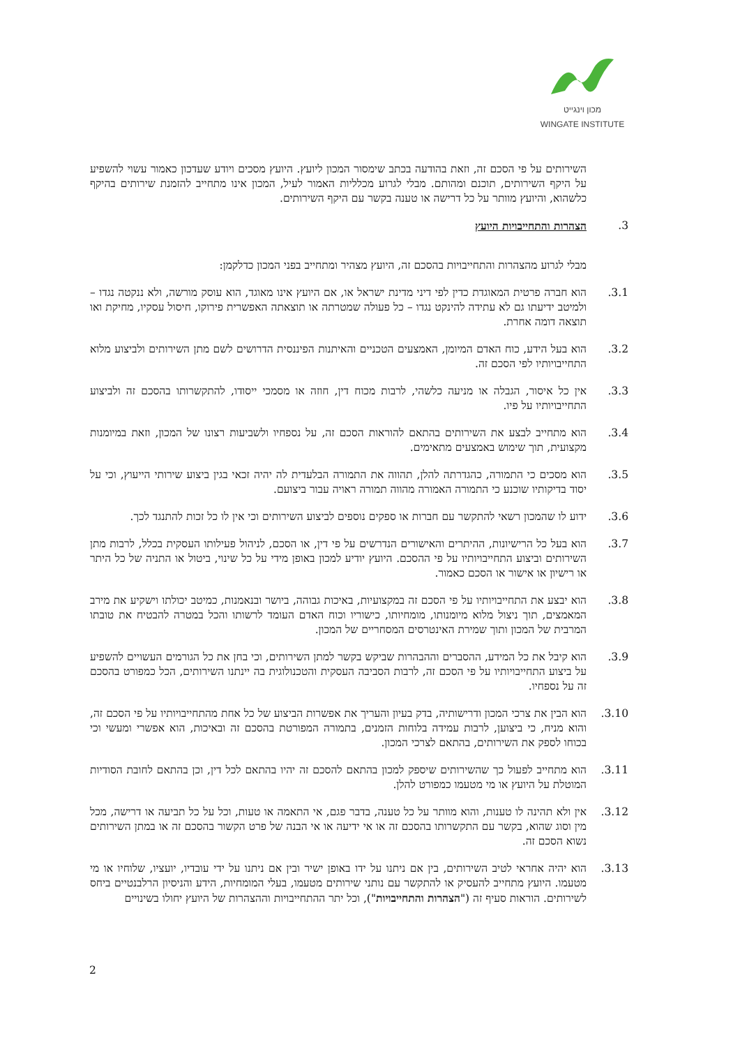מכון וינגייט
WINGATE INSTITUTE
השירותים על פי הסכם זה, וזאת בהודעה בכתב שימסור המכון ליועץ. היועץ מסכים ויודע שעדכון כאמור עשוי להשפיע על היקף השירותים, תוכנם ומהותם. מבלי לגרוע מכלליות האמור לעיל, המכון אינו מתחייב להזמנת שירותים בהיקף כלשהוא, והיועץ מוותר על כל דרישה או טענה בקשר עם היקף השירותים.
3. הצהרות והתחייבויות היועץ
מבלי לגרוע מהצהרות והתחייבויות בהסכם זה, היועץ מצהיר ומתחייב בפני המכון כדלקמן:
3.1. הוא חברה פרטית המאוגדת כדין לפי דיני מדינת ישראל או, אם היועץ אינו מאוגד, הוא עוסק מורשה, ולא ננקטה נגדו – ולמיטב ידיעתו גם לא עתידה להינקט נגדו – כל פעולה שמטרתה או תוצאתה האפשרית פירוקו, חיסול עסקיו, מחיקת ואו תוצאה דומה אחרת.
3.2. הוא בעל הידע, כוח האדם המיומן, האמצעים הטכניים והאיתנות הפיננסית הדרושים לשם מתן השירותים ולביצוע מלוא התחייבויותיו לפי הסכם זה.
3.3. אין כל איסור, הגבלה או מניעה כלשהי, לרבות מכוח דין, חוזה או מסמכי ייסודו, להתקשרותו בהסכם זה ולביצוע התחייבויותיו על פיו.
3.4. הוא מתחייב לבצע את השירותים בהתאם להוראות הסכם זה, על נספחיו ולשביעות רצונו של המכון, וזאת במיומנות מקצועית, תוך שימוש באמצעים מתאימים.
3.5. הוא מסכים כי התמורה, כהגדרתה להלן, תהווה את התמורה הבלעדית לה יהיה זכאי בגין ביצוע שירותי הייעוץ, וכי על יסוד בדיקותיו שוכנע כי התמורה האמורה מהווה תמורה ראויה עבור ביצועם.
3.6. ידוע לו שהמכון רשאי להתקשר עם חברות או ספקים נוספים לביצוע השירותים וכי אין לו כל זכות להתנגד לכך.
3.7. הוא בעל כל הרישיונות, ההיתרים והאישורים הנדרשים על פי דין, או הסכם, לניהול פעילותו העסקית בכלל, לרבות מתן השירותים וביצוע התחייבויותיו על פי ההסכם. היועץ יודיע למכון באופן מידי על כל שינוי, ביטול או התניה של כל היתר או רישיון או אישור או הסכם כאמור.
3.8. הוא יבצע את התחייבויותיו על פי הסכם זה במקצועיות, באיכות גבוהה, ביושר ובנאמנות, כמיטב יכולתו וישקיע את מירב המאמצים, תוך ניצול מלוא מיומנותו, מומחיותו, כישוריו וכוח האדם העומד לרשותו והכל במטרה להבטיח את טובתו המרבית של המכון ותוך שמירת האינטרסים המסחריים של המכון.
3.9. הוא קיבל את כל המידע, ההסברים וההבהרות שביקש בקשר למתן השירותים, וכי בחן את כל הגורמים העשויים להשפיע על ביצוע התחייבויותיו על פי הסכם זה, לרבות הסביבה העסקית והטכנולוגית בה יינתנו השירותים, הכל כמפורט בהסכם זה על נספחיו.
3.10. הוא הבין את צרכי המכון ודרישותיה, בדק בעיון והעריך את אפשרות הביצוע של כל אחת מהתחייבויותיו על פי הסכם זה, והוא מניח, כי ביצוען, לרבות עמידה בלוחות הזמנים, בתמורה המפורטת בהסכם זה ובאיכות, הוא אפשרי ומעשי וכי בכוחו לספק את השירותים, בהתאם לצרכי המכון.
3.11. הוא מתחייב לפעול כך שהשירותים שיספק למכון בהתאם להסכם זה יהיו בהתאם לכל דין, וכן בהתאם לחובת הסודיות המוטלת על היועץ או מי מטעמו כמפורט להלן.
3.12. אין ולא תהינה לו טענות, והוא מוותר על כל טענה, בדבר פגם, אי התאמה או טעות, וכל על כל תביעה או דרישה, מכל מין וסוג שהוא, בקשר עם התקשרותו בהסכם זה או אי ידיעה או אי הבנה של פרט הקשור בהסכם זה או במתן השירותים נשוא הסכם זה.
3.13. הוא יהיה אחראי לטיב השירותים, בין אם ניתנו על ידו באופן ישיר ובין אם ניתנו על ידי עובדיו, יועציו, שלוחיו או מי מטעמו. היועץ מתחייב להעסיק או להתקשר עם נותני שירותים מטעמו, בעלי המומחיות, הידע והניסיון הרלבנטיים ביחס לשירותים. הוראות סעיף זה ("הצהרות והתחייבויות"), וכל יתר ההתחייבויות וההצהרות של היועץ יחולו בשינויים
2